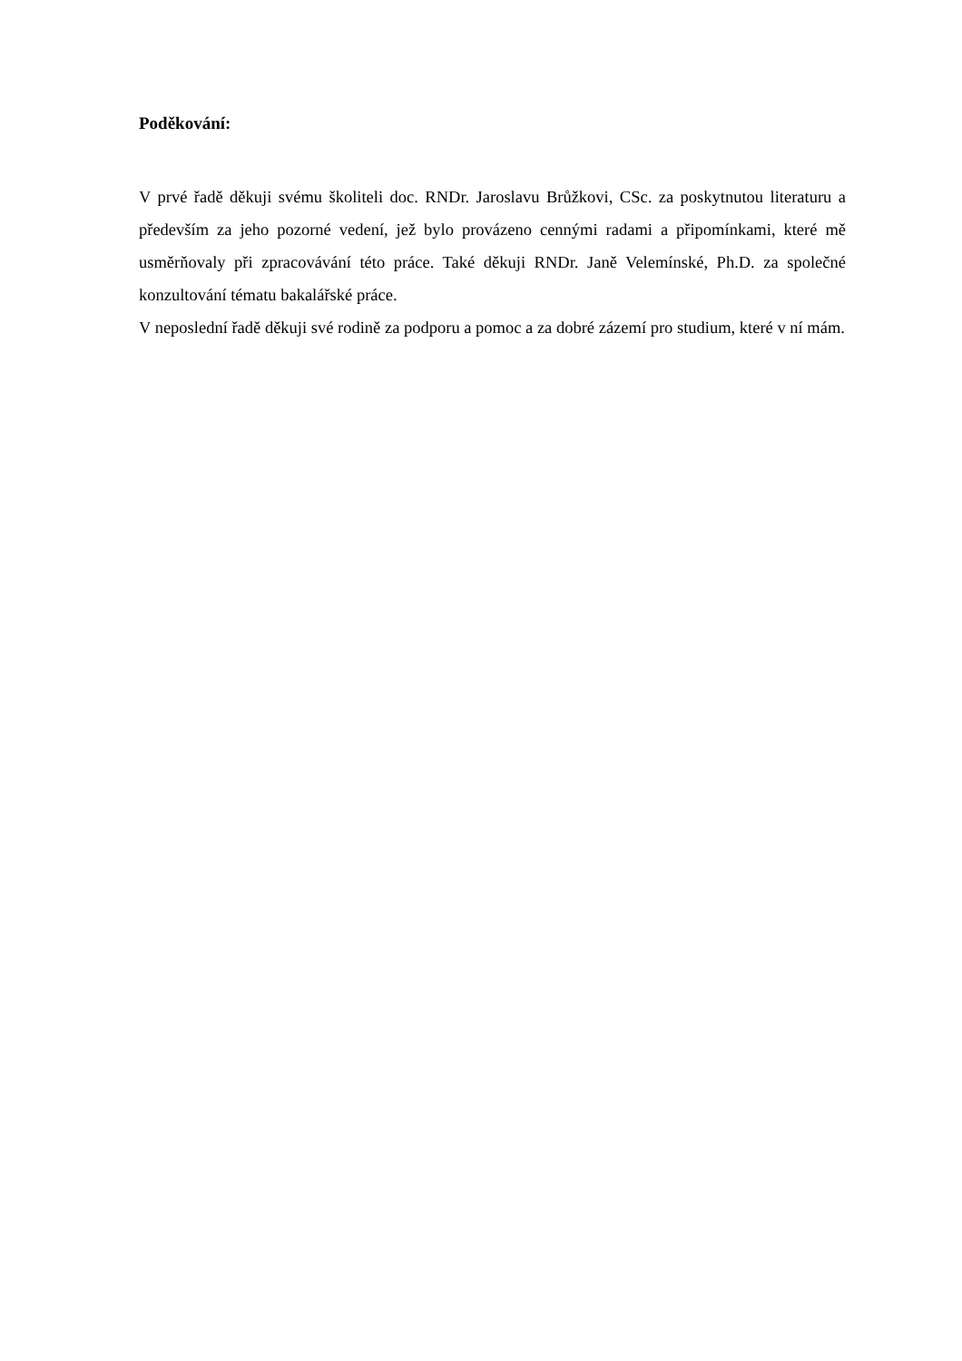Poděkování:
V prvé řadě děkuji svému školiteli doc. RNDr. Jaroslavu Brůžkovi, CSc. za poskytnutou literaturu a především za jeho pozorné vedení, jež bylo provázeno cennými radami a připomínkami, které mě usměrňovaly při zpracovávání této práce. Také děkuji RNDr. Janě Velemínské, Ph.D. za společné konzultování tématu bakalářské práce.
V neposlední řadě děkuji své rodině za podporu a pomoc a za dobré zázemí pro studium, které v ní mám.